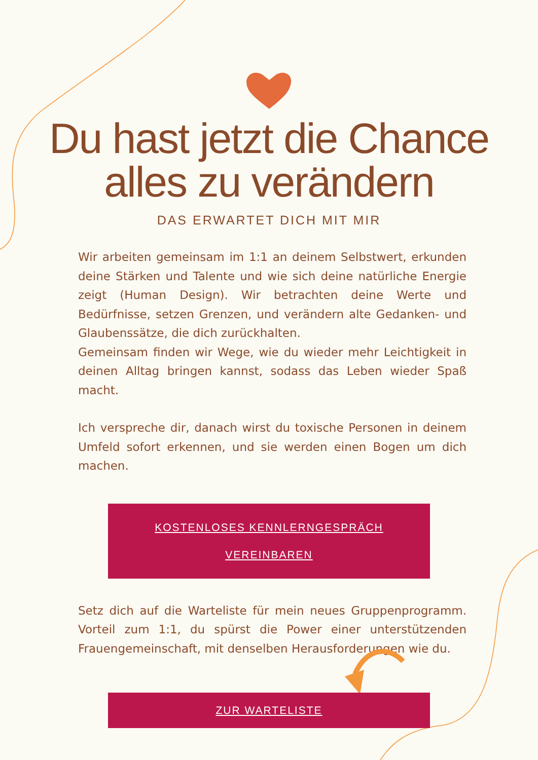Du hast jetzt die Chance
alles zu verändern
DAS ERWARTET DICH MIT MIR
Wir arbeiten gemeinsam im 1:1 an deinem Selbstwert, erkunden deine Stärken und Talente und wie sich deine natürliche Energie zeigt (Human Design). Wir betrachten deine Werte und Bedürfnisse, setzen Grenzen, und verändern alte Gedanken- und Glaubenssätze, die dich zurückhalten.
Gemeinsam finden wir Wege, wie du wieder mehr Leichtigkeit in deinen Alltag bringen kannst, sodass das Leben wieder Spaß macht.
Ich verspreche dir, danach wirst du toxische Personen in deinem Umfeld sofort erkennen, und sie werden einen Bogen um dich machen.
KOSTENLOSES KENNLERNGESPRÄCH
VEREINBAREN
Setz dich auf die Warteliste für mein neues Gruppenprogramm. Vorteil zum 1:1, du spürst die Power einer unterstützenden Frauengemeinschaft, mit denselben Herausforderungen wie du.
ZUR WARTELISTE